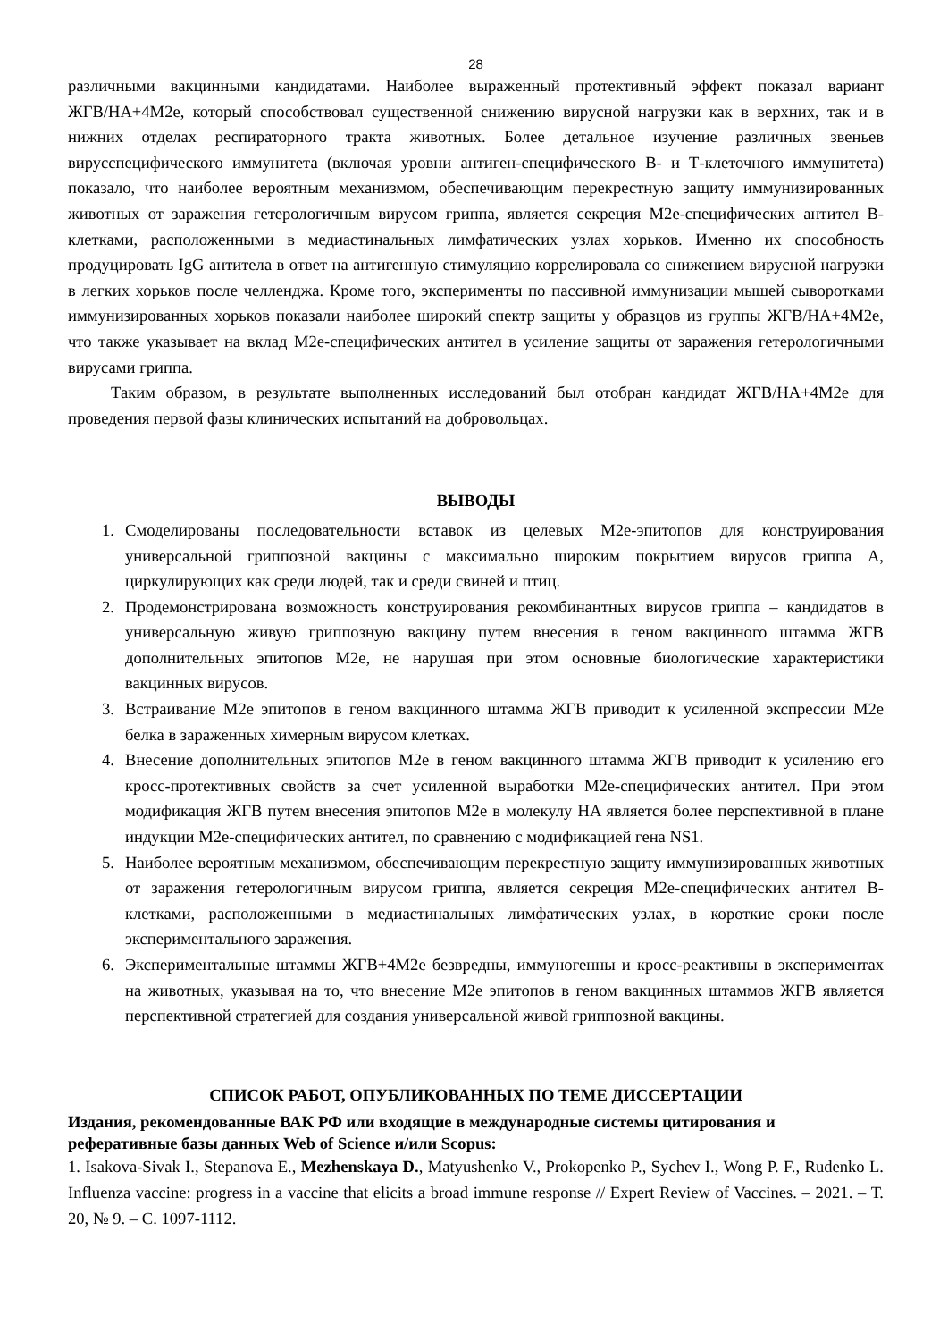28
различными вакцинными кандидатами. Наиболее выраженный протективный эффект показал вариант ЖГВ/HA+4M2e, который способствовал существенной снижению вирусной нагрузки как в верхних, так и в нижних отделах респираторного тракта животных. Более детальное изучение различных звеньев вирусспецифического иммунитета (включая уровни антиген-специфического В- и Т-клеточного иммунитета) показало, что наиболее вероятным механизмом, обеспечивающим перекрестную защиту иммунизированных животных от заражения гетерологичным вирусом гриппа, является секреция M2e-специфических антител В-клетками, расположенными в медиастинальных лимфатических узлах хорьков. Именно их способность продуцировать IgG антитела в ответ на антигенную стимуляцию коррелировала со снижением вирусной нагрузки в легких хорьков после челленджа. Кроме того, эксперименты по пассивной иммунизации мышей сыворотками иммунизированных хорьков показали наиболее широкий спектр защиты у образцов из группы ЖГВ/HA+4M2e, что также указывает на вклад M2e-специфических антител в усиление защиты от заражения гетерологичными вирусами гриппа.
Таким образом, в результате выполненных исследований был отобран кандидат ЖГВ/HA+4M2e для проведения первой фазы клинических испытаний на добровольцах.
ВЫВОДЫ
1. Смоделированы последовательности вставок из целевых M2e-эпитопов для конструирования универсальной гриппозной вакцины с максимально широким покрытием вирусов гриппа А, циркулирующих как среди людей, так и среди свиней и птиц.
2. Продемонстрирована возможность конструирования рекомбинантных вирусов гриппа – кандидатов в универсальную живую гриппозную вакцину путем внесения в геном вакцинного штамма ЖГВ дополнительных эпитопов M2e, не нарушая при этом основные биологические характеристики вакцинных вирусов.
3. Встраивание M2e эпитопов в геном вакцинного штамма ЖГВ приводит к усиленной экспрессии M2e белка в зараженных химерным вирусом клетках.
4. Внесение дополнительных эпитопов M2e в геном вакцинного штамма ЖГВ приводит к усилению его кросс-протективных свойств за счет усиленной выработки M2e-специфических антител. При этом модификация ЖГВ путем внесения эпитопов M2e в молекулу HA является более перспективной в плане индукции M2e-специфических антител, по сравнению с модификацией гена NS1.
5. Наиболее вероятным механизмом, обеспечивающим перекрестную защиту иммунизированных животных от заражения гетерологичным вирусом гриппа, является секреция M2e-специфических антител В-клетками, расположенными в медиастинальных лимфатических узлах, в короткие сроки после экспериментального заражения.
6. Экспериментальные штаммы ЖГВ+4M2e безвредны, иммуногенны и кросс-реактивны в экспериментах на животных, указывая на то, что внесение M2e эпитопов в геном вакцинных штаммов ЖГВ является перспективной стратегией для создания универсальной живой гриппозной вакцины.
СПИСОК РАБОТ, ОПУБЛИКОВАННЫХ ПО ТЕМЕ ДИССЕРТАЦИИ
Издания, рекомендованные ВАК РФ или входящие в международные системы цитирования и реферативные базы данных Web of Science и/или Scopus:
1. Isakova-Sivak I., Stepanova E., Mezhenskaya D., Matyushenko V., Prokopenko P., Sychev I., Wong P. F., Rudenko L. Influenza vaccine: progress in a vaccine that elicits a broad immune response // Expert Review of Vaccines. – 2021. – Т. 20, № 9. – С. 1097-1112.